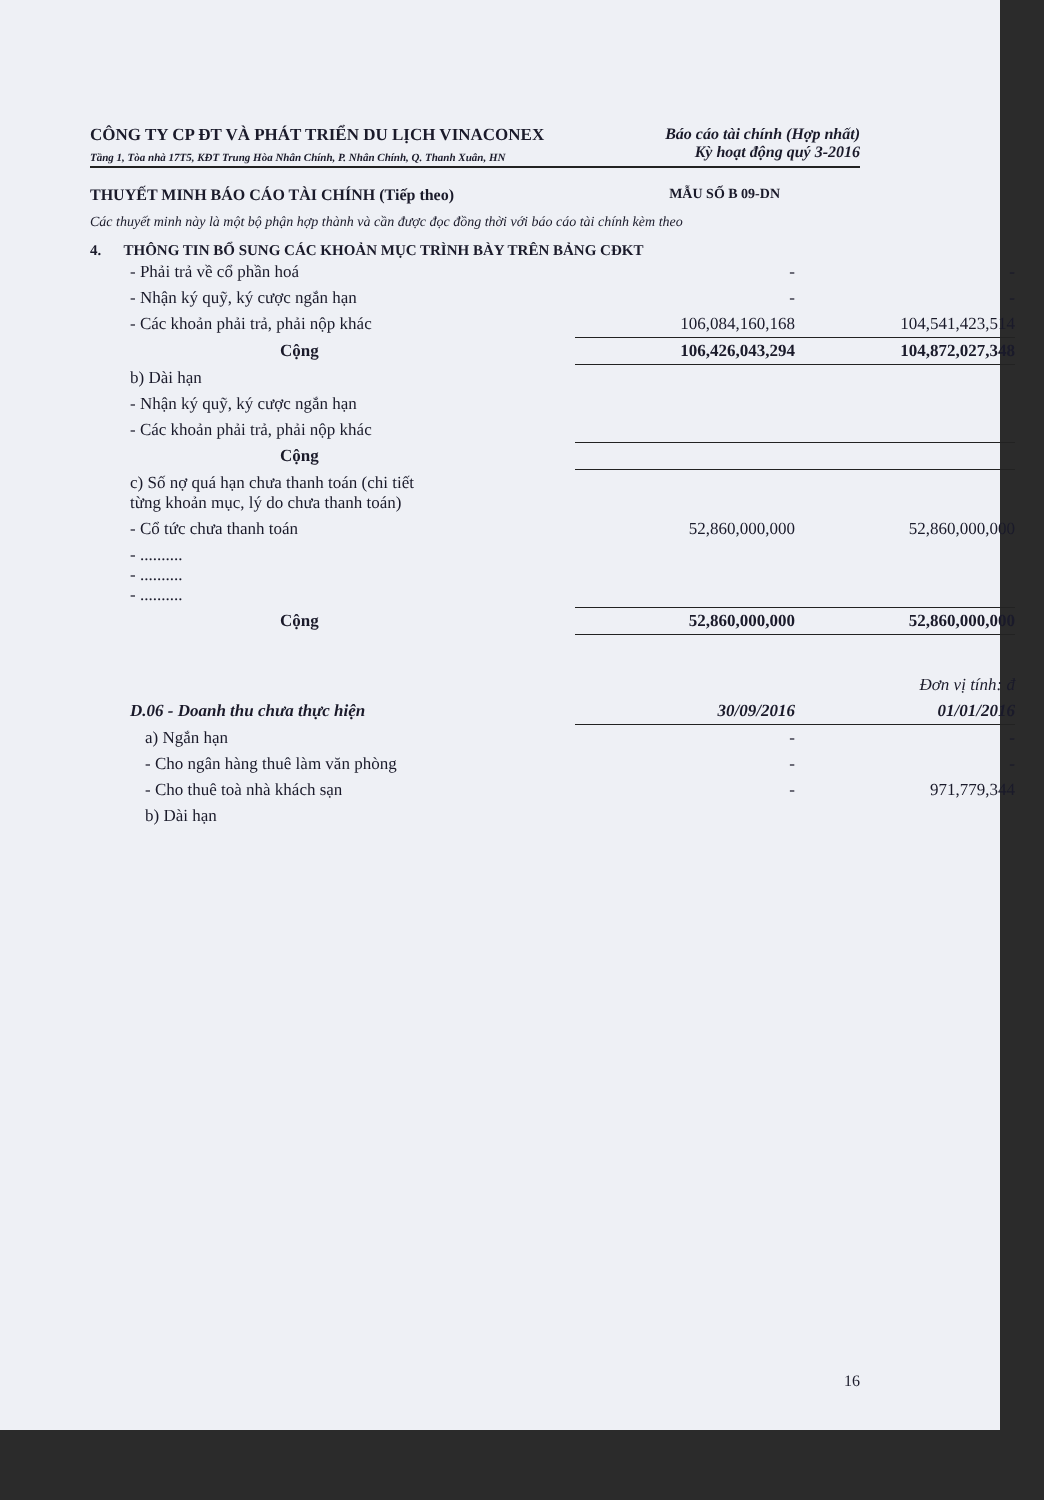CÔNG TY CP ĐT VÀ PHÁT TRIỂN DU LỊCH VINACONEX
Tầng 1, Tòa nhà 17T5, KĐT Trung Hòa Nhân Chính, P. Nhân Chính, Q. Thanh Xuân, HN
Báo cáo tài chính (Hợp nhất)
Kỳ hoạt động quý 3-2016
THUYẾT MINH BÁO CÁO TÀI CHÍNH (Tiếp theo) MẪU SỐ B 09-DN
Các thuyết minh này là một bộ phận hợp thành và cần được đọc đồng thời với báo cáo tài chính kèm theo
4. THÔNG TIN BỔ SUNG CÁC KHOẢN MỤC TRÌNH BÀY TRÊN BẢNG CĐKT
| - Phải trả về cổ phần hoá | - | - |
| - Nhận ký quỹ, ký cược ngắn hạn | - | - |
| - Các khoản phải trả, phải nộp khác | 106,084,160,168 | 104,541,423,514 |
| Cộng | 106,426,043,294 | 104,872,027,348 |
| b) Dài hạn | | |
| - Nhận ký quỹ, ký cược ngắn hạn | | |
| - Các khoản phải trả, phải nộp khác | | |
| Cộng | | |
| c) Số nợ quá hạn chưa thanh toán (chi tiết từng khoản mục, lý do chưa thanh toán) | | |
| - Cổ tức chưa thanh toán | 52,860,000,000 | 52,860,000,000 |
| - .......... - .......... - .......... | | |
| Cộng | 52,860,000,000 | 52,860,000,000 |
| | | Đơn vị tính: đ |
| D.06 - Doanh thu chưa thực hiện | 30/09/2016 | 01/01/2016 |
| a) Ngắn hạn | - | - |
| - Cho ngân hàng thuê làm văn phòng | - | - |
| - Cho thuê toà nhà khách sạn | - | 971,779,344 |
| b) Dài hạn | | |
16